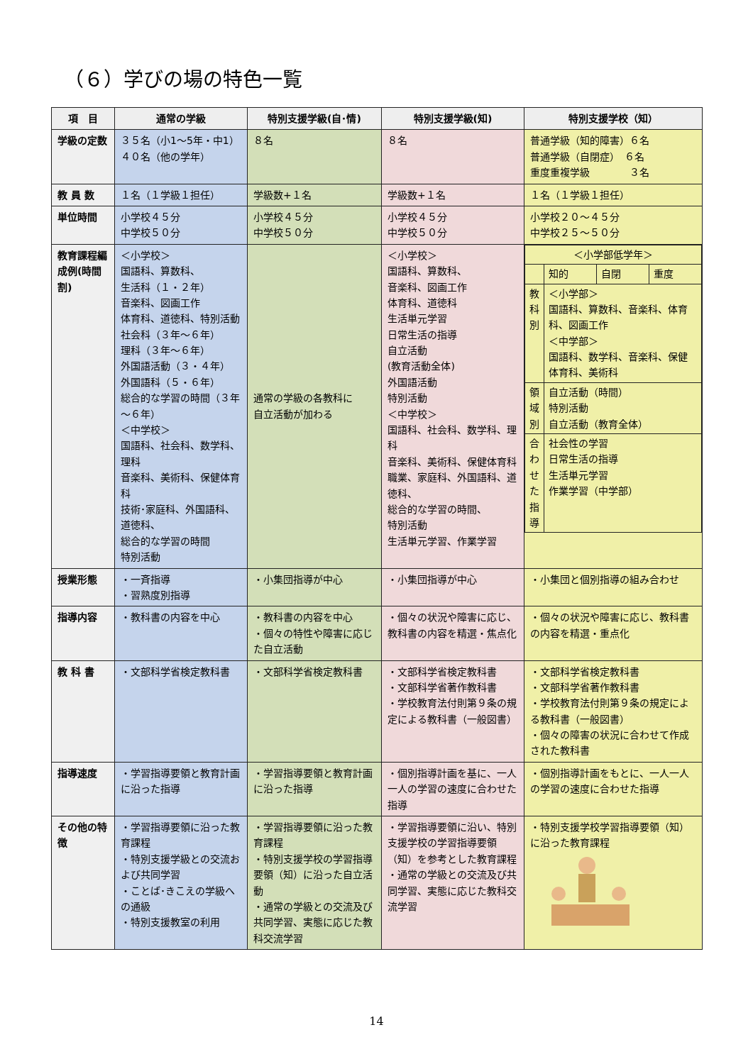（６）学びの場の特色一覧
| 項 目 | 通常の学級 | 特別支援学級(自･情) | 特別支援学級(知) | 特別支援学校（知） |
| --- | --- | --- | --- | --- |
| 学級の定数 | ３５名（小1～5年・中1） ４０名（他の学年） | ８名 | ８名 | 普通学級（知的障害）６名 普通学級（自閉症） ６名 重度重複学級 ３名 |
| 教 員 数 | １名（１学級１担任） | 学級数+１名 | 学級数+１名 | １名（１学級１担任） |
| 単位時間 | 小学校４５分 中学校５０分 | 小学校４５分 中学校５０分 | 小学校４５分 中学校５０分 | 小学校２０～４５分 中学校２５～５０分 |
| 教育課程編成例(時間割) | ＜小学校＞ 国語科、算数科、 生活科（１・２年） 音楽科、図画工作 体育科、道徳科、特別活動 社会科（３年～６年） 理科（３年～６年） 外国語活動（３・４年） 外国語科（５・６年） 総合的な学習の時間（３年～６年） ＜中学校＞ 国語科、社会科、数学科、理科 音楽科、美術科、保健体育科 技術･家庭科、外国語科、道徳科、 総合的な学習の時間 特別活動 | 通常の学級の各教科に 自立活動が加わる | ＜小学校＞ 国語科、算数科、 音楽科、図画工作 体育科、道徳科 生活単元学習 日常生活の指導 自立活動 (教育活動全体) 外国語活動 特別活動 ＜中学校＞ 国語科、社会科、数学科、理科 音楽科、美術科、保健体育科 職業、家庭科、外国語科、道徳科、 総合的な学習の時間、 特別活動 生活単元学習、作業学習 | / ＜小学部低学年＞ / / / / / / 知的 / 自閉 / 重度 / / 教科別 / ＜小学部＞ 国語科、算数科、音楽科、体育科、図画工作 ＜中学部＞ 国語科、数学科、音楽科、保健体育科、美術科 / / / / 領域別 / 自立活動（時間） 特別活動 自立活動（教育全体） / / / / 合わせた指導 / 社会性の学習 日常生活の指導 生活単元学習 作業学習（中学部） / / / |
| 授業形態 | ・一斉指導 ・習熟度別指導 | ・小集団指導が中心 | ・小集団指導が中心 | ・小集団と個別指導の組み合わせ |
| 指導内容 | ・教科書の内容を中心 | ・教科書の内容を中心 ・個々の特性や障害に応じた自立活動 | ・個々の状況や障害に応じ、教科書の内容を精選・焦点化 | ・個々の状況や障害に応じ、教科書の内容を精選・重点化 |
| 教 科 書 | ・文部科学省検定教科書 | ・文部科学省検定教科書 | ・文部科学省検定教科書 ・文部科学省著作教科書 ・学校教育法付則第９条の規定による教科書（一般図書） | ・文部科学省検定教科書 ・文部科学省著作教科書 ・学校教育法付則第９条の規定による教科書（一般図書） ・個々の障害の状況に合わせて作成された教科書 |
| 指導速度 | ・学習指導要領と教育計画に沿った指導 | ・学習指導要領と教育計画に沿った指導 | ・個別指導計画を基に、一人一人の学習の速度に合わせた指導 | ・個別指導計画をもとに、一人一人の学習の速度に合わせた指導 |
| その他の特 徴 | ・学習指導要領に沿った教育課程 ・特別支援学級との交流および共同学習 ・ことば･きこえの学級への通級 ・特別支援教室の利用 | ・学習指導要領に沿った教育課程 ・特別支援学校の学習指導要領（知）に沿った自立活動 ・通常の学級との交流及び共同学習、実態に応じた教科交流学習 | ・学習指導要領に沿い、特別支援学校の学習指導要領（知）を参考とした教育課程 ・通常の学級との交流及び共同学習、実態に応じた教科交流学習 | ・特別支援学校学習指導要領（知）に沿った教育課程 |
14